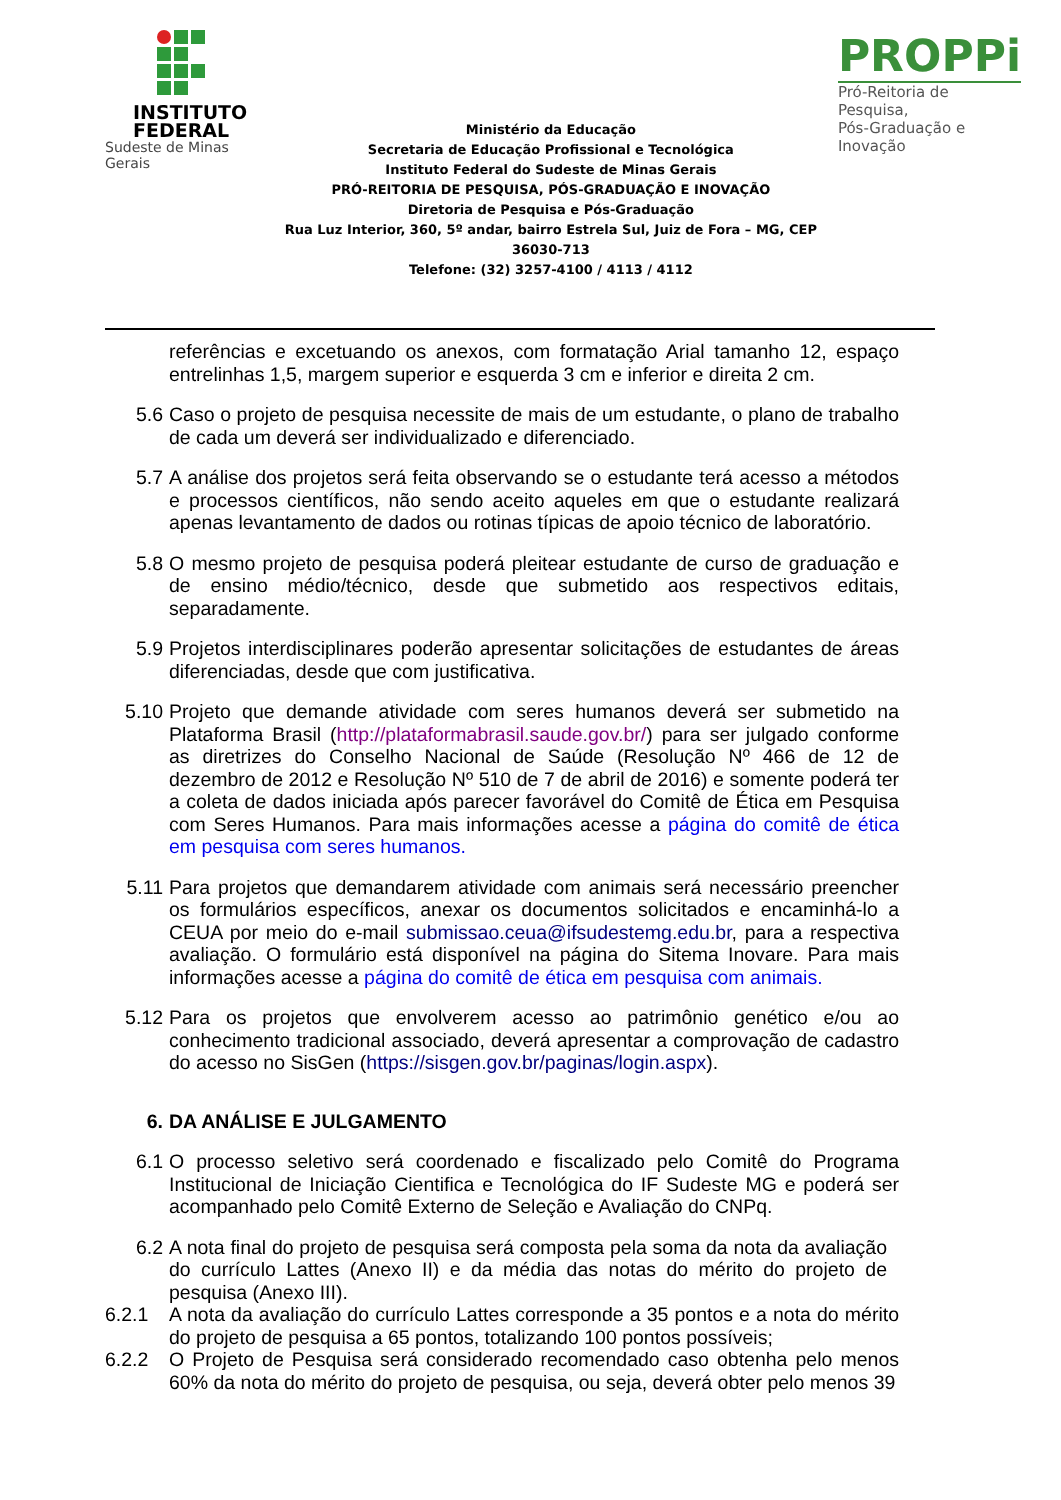INSTITUTO
FEDERAL
Sudeste de Minas Gerais
Ministério da Educação
Secretaria de Educação Profissional e Tecnológica
Instituto Federal do Sudeste de Minas Gerais
PRÓ-REITORIA DE PESQUISA, PÓS-GRADUAÇÃO E INOVAÇÃO
Diretoria de Pesquisa e Pós-Graduação
Rua Luz Interior, 360, 5º andar, bairro Estrela Sul, Juiz de Fora – MG, CEP 36030-713
Telefone: (32) 3257-4100 / 4113 / 4112
PROPPi
Pró-Reitoria de Pesquisa,
Pós-Graduação e Inovação
referências e excetuando os anexos, com formatação Arial tamanho 12, espaço entrelinhas 1,5, margem superior e esquerda 3 cm e inferior e direita 2 cm.
5.6 Caso o projeto de pesquisa necessite de mais de um estudante, o plano de trabalho de cada um deverá ser individualizado e diferenciado.
5.7 A análise dos projetos será feita observando se o estudante terá acesso a métodos e processos científicos, não sendo aceito aqueles em que o estudante realizará apenas levantamento de dados ou rotinas típicas de apoio técnico de laboratório.
5.8 O mesmo projeto de pesquisa poderá pleitear estudante de curso de graduação e de ensino médio/técnico, desde que submetido aos respectivos editais, separadamente.
5.9 Projetos interdisciplinares poderão apresentar solicitações de estudantes de áreas diferenciadas, desde que com justificativa.
5.10 Projeto que demande atividade com seres humanos deverá ser submetido na Plataforma Brasil (http://plataformabrasil.saude.gov.br/) para ser julgado conforme as diretrizes do Conselho Nacional de Saúde (Resolução Nº 466 de 12 de dezembro de 2012 e Resolução Nº 510 de 7 de abril de 2016) e somente poderá ter a coleta de dados iniciada após parecer favorável do Comitê de Ética em Pesquisa com Seres Humanos. Para mais informações acesse a página do comitê de ética em pesquisa com seres humanos.
5.11 Para projetos que demandarem atividade com animais será necessário preencher os formulários específicos, anexar os documentos solicitados e encaminhá-lo a CEUA por meio do e-mail submissao.ceua@ifsudestemg.edu.br, para a respectiva avaliação. O formulário está disponível na página do Sitema Inovare. Para mais informações acesse a página do comitê de ética em pesquisa com animais.
5.12 Para os projetos que envolverem acesso ao patrimônio genético e/ou ao conhecimento tradicional associado, deverá apresentar a comprovação de cadastro do acesso no SisGen (https://sisgen.gov.br/paginas/login.aspx).
6. DA ANÁLISE E JULGAMENTO
6.1 O processo seletivo será coordenado e fiscalizado pelo Comitê do Programa Institucional de Iniciação Cientifica e Tecnológica do IF Sudeste MG e poderá ser acompanhado pelo Comitê Externo de Seleção e Avaliação do CNPq.
6.2 A nota final do projeto de pesquisa será composta pela soma da nota da avaliação do currículo Lattes (Anexo II) e da média das notas do mérito do projeto de pesquisa (Anexo III).
6.2.1
A nota da avaliação do currículo Lattes corresponde a 35 pontos e a nota do mérito do projeto de pesquisa a 65 pontos, totalizando 100 pontos possíveis;
6.2.2
O Projeto de Pesquisa será considerado recomendado caso obtenha pelo menos 60% da nota do mérito do projeto de pesquisa, ou seja, deverá obter pelo menos 39